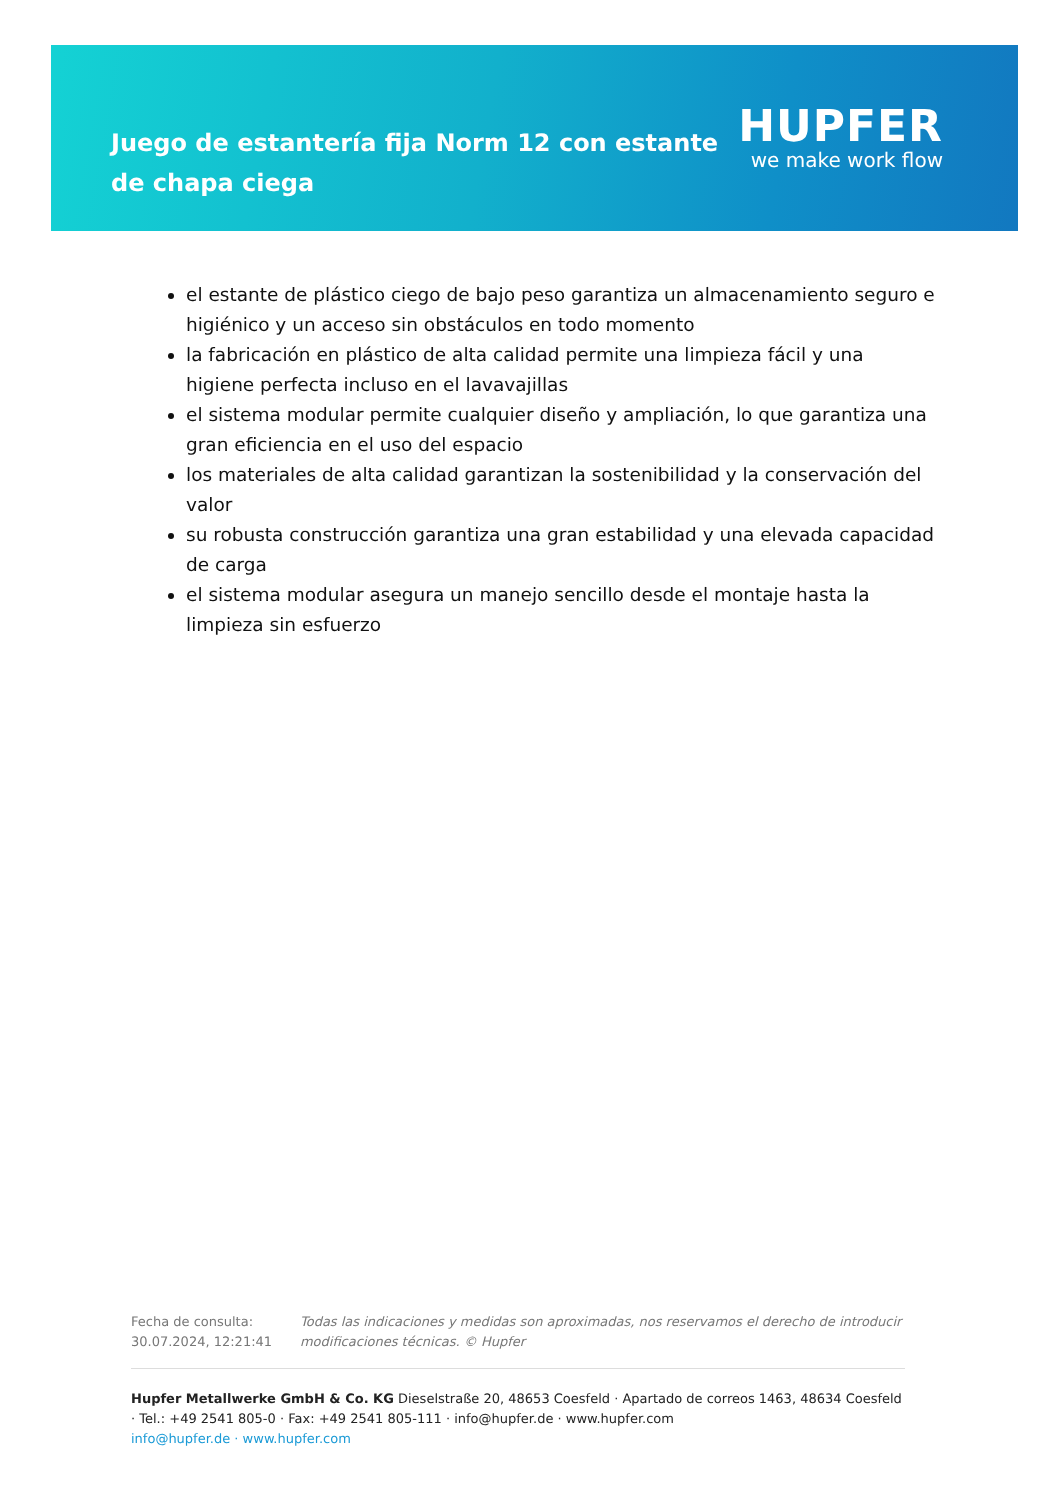Juego de estantería fija Norm 12 con estante de chapa ciega
HUPFER
we make work flow
el estante de plástico ciego de bajo peso garantiza un almacenamiento seguro e higiénico y un acceso sin obstáculos en todo momento
la fabricación en plástico de alta calidad permite una limpieza fácil y una higiene perfecta incluso en el lavavajillas
el sistema modular permite cualquier diseño y ampliación, lo que garantiza una gran eficiencia en el uso del espacio
los materiales de alta calidad garantizan la sostenibilidad y la conservación del valor
su robusta construcción garantiza una gran estabilidad y una elevada capacidad de carga
el sistema modular asegura un manejo sencillo desde el montaje hasta la limpieza sin esfuerzo
Fecha de consulta: 30.07.2024, 12:21:41
Todas las indicaciones y medidas son aproximadas, nos reservamos el derecho de introducir modificaciones técnicas. © Hupfer
Hupfer Metallwerke GmbH & Co. KG Dieselstraße 20, 48653 Coesfeld · Apartado de correos 1463, 48634 Coesfeld · Tel.: +49 2541 805-0 · Fax: +49 2541 805-111 · info@hupfer.de · www.hupfer.com
info@hupfer.de · www.hupfer.com